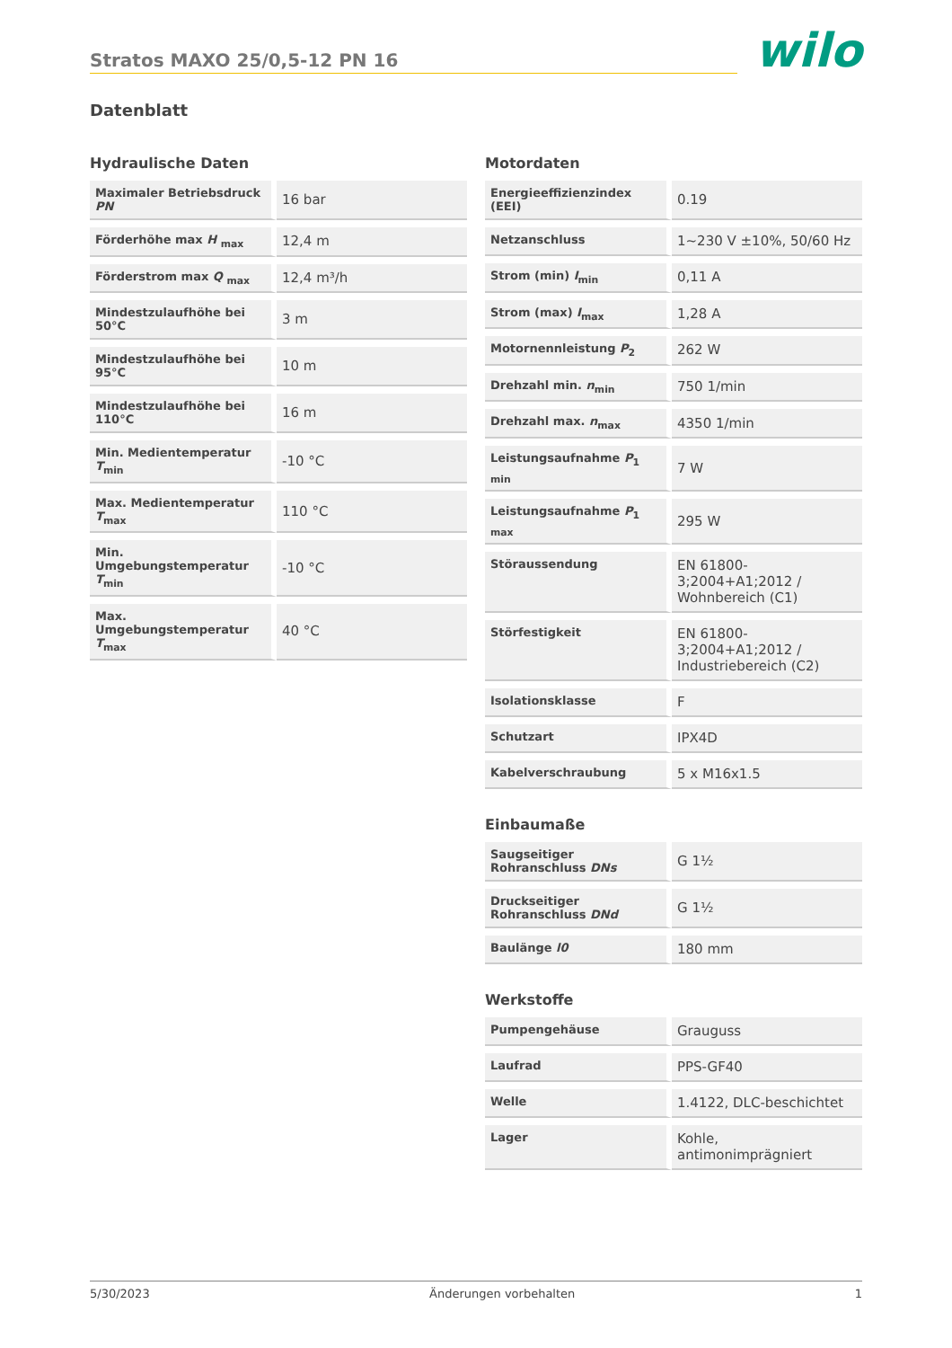Stratos MAXO 25/0,5-12 PN 16
wilo
Datenblatt
Hydraulische Daten
| Maximaler Betriebsdruck PN | 16 bar |
| Förderhöhe max H <sub>max</sub> | 12,4 m |
| Förderstrom max Q <sub>max</sub> | 12,4 m³/h |
| Mindestzulaufhöhe bei 50°C | 3 m |
| Mindestzulaufhöhe bei 95°C | 10 m |
| Mindestzulaufhöhe bei 110°C | 16 m |
| Min. Medientemperatur T<sub>min</sub> | -10 °C |
| Max. Medientemperatur T<sub>max</sub> | 110 °C |
| Min. Umgebungstemperatur T<sub>min</sub> | -10 °C |
| Max. Umgebungstemperatur T<sub>max</sub> | 40 °C |
Motordaten
| Energieeffizienzindex (EEI) | 0.19 |
| Netzanschluss | 1~230 V ±10%, 50/60 Hz |
| Strom (min) I<sub>min</sub> | 0,11 A |
| Strom (max) I<sub>max</sub> | 1,28 A |
| Motornennleistung P<sub>2</sub> | 262 W |
| Drehzahl min. n<sub>min</sub> | 750 1/min |
| Drehzahl max. n<sub>max</sub> | 4350 1/min |
| Leistungsaufnahme P<sub>1 min</sub> | 7 W |
| Leistungsaufnahme P<sub>1 max</sub> | 295 W |
| Störaussendung | EN 61800-3;2004+A1;2012 / Wohnbereich (C1) |
| Störfestigkeit | EN 61800-3;2004+A1;2012 / Industriebereich (C2) |
| Isolationsklasse | F |
| Schutzart | IPX4D |
| Kabelverschraubung | 5 x M16x1.5 |
Einbaumaße
| Saugseitiger Rohranschluss DNs | G 1½ |
| Druckseitiger Rohranschluss DNd | G 1½ |
| Baulänge l0 | 180 mm |
Werkstoffe
| Pumpengehäuse | Grauguss |
| Laufrad | PPS-GF40 |
| Welle | 1.4122, DLC-beschichtet |
| Lager | Kohle, antimonimprägniert |
5/30/2023 Änderungen vorbehalten 1